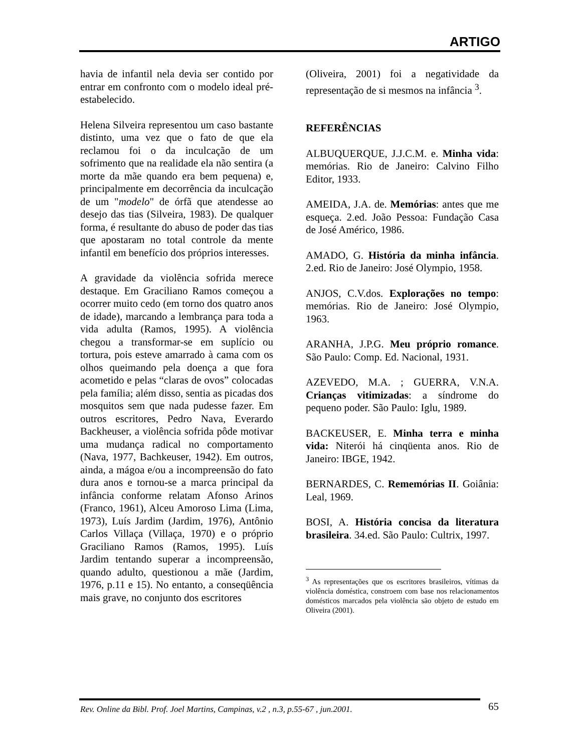ARTIGO
havia de infantil nela devia ser contido por entrar em confronto com o modelo ideal pré-estabelecido.
Helena Silveira representou um caso bastante distinto, uma vez que o fato de que ela reclamou foi o da inculcação de um sofrimento que na realidade ela não sentira (a morte da mãe quando era bem pequena) e, principalmente em decorrência da inculcação de um "modelo" de órfã que atendesse ao desejo das tias (Silveira, 1983). De qualquer forma, é resultante do abuso de poder das tias que apostaram no total controle da mente infantil em benefício dos próprios interesses.
A gravidade da violência sofrida merece destaque. Em Graciliano Ramos começou a ocorrer muito cedo (em torno dos quatro anos de idade), marcando a lembrança para toda a vida adulta (Ramos, 1995). A violência chegou a transformar-se em suplício ou tortura, pois esteve amarrado à cama com os olhos queimando pela doença a que fora acometido e pelas “claras de ovos” colocadas pela família; além disso, sentia as picadas dos mosquitos sem que nada pudesse fazer. Em outros escritores, Pedro Nava, Everardo Backheuser, a violência sofrida pôde motivar uma mudança radical no comportamento (Nava, 1977, Bachkeuser, 1942). Em outros, ainda, a mágoa e/ou a incompreensão do fato dura anos e tornou-se a marca principal da infância conforme relatam Afonso Arinos (Franco, 1961), Alceu Amoroso Lima (Lima, 1973), Luís Jardim (Jardim, 1976), Antônio Carlos Villaça (Villaça, 1970) e o próprio Graciliano Ramos (Ramos, 1995). Luís Jardim tentando superar a incompreensão, quando adulto, questionou a mãe (Jardim, 1976, p.11 e 15). No entanto, a conseqüência mais grave, no conjunto dos escritores
(Oliveira, 2001) foi a negatividade da representação de si mesmos na infância <sup>3</sup>.
REFERÊNCIAS
ALBUQUERQUE, J.J.C.M. e. Minha vida: memórias. Rio de Janeiro: Calvino Filho Editor, 1933.
AMEIDA, J.A. de. Memórias: antes que me esqueça. 2.ed. João Pessoa: Fundação Casa de José Américo, 1986.
AMADO, G. História da minha infância. 2.ed. Rio de Janeiro: José Olympio, 1958.
ANJOS, C.V.dos. Explorações no tempo: memórias. Rio de Janeiro: José Olympio, 1963.
ARANHA, J.P.G. Meu próprio romance. São Paulo: Comp. Ed. Nacional, 1931.
AZEVEDO, M.A. ; GUERRA, V.N.A. Crianças vitimizadas: a síndrome do pequeno poder. São Paulo: Iglu, 1989.
BACKEUSER, E. Minha terra e minha vida: Niterói há cinqüenta anos. Rio de Janeiro: IBGE, 1942.
BERNARDES, C. Rememórias II. Goiânia: Leal, 1969.
BOSI, A. História concisa da literatura brasileira. 34.ed. São Paulo: Cultrix, 1997.
<sup>3</sup> As representações que os escritores brasileiros, vítimas da violência doméstica, constroem com base nos relacionamentos domésticos marcados pela violência são objeto de estudo em Oliveira (2001).
Rev. Online da Bibl. Prof. Joel Martins, Campinas, v.2 , n.3, p.55-67 , jun.2001. 65